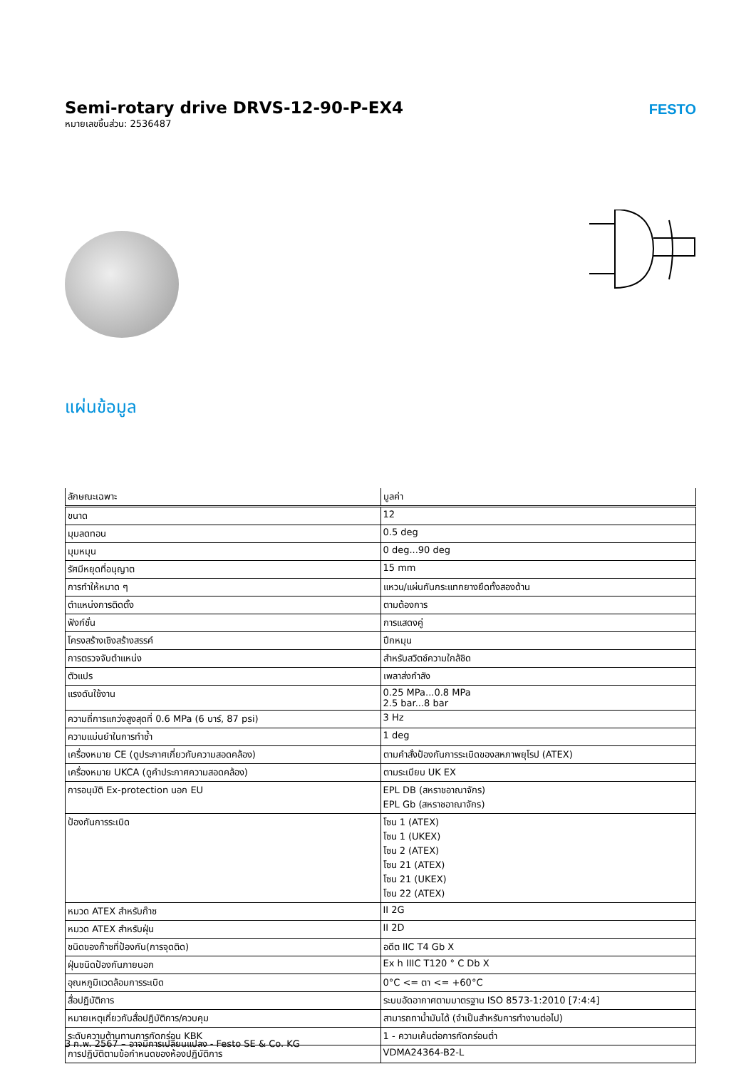FESTO
Semi-rotary drive DRVS-12-90-P-EX4
หมายเลขชิ้นส่วน: 2536487
แผ่นข้อมูล
| ลักษณะเฉพาะ | มูลค่า |
| --- | --- |
| ขนาด | 12 |
| มุมลดทอน | 0.5 deg |
| มุมหมุน | 0 deg...90 deg |
| รัศมีหยุดที่อนุญาต | 15 mm |
| การทำให้หมาด ๆ | แหวน/แผ่นกันกระแทกยางยืดทั้งสองด้าน |
| ตำแหน่งการติดตั้ง | ตามต้องการ |
| ฟังก์ชั่น | การแสดงคู่ |
| โครงสร้างเชิงสร้างสรรค์ | ปีกหมุน |
| การตรวจจับตำแหน่ง | สำหรับสวิตช์ความใกล้ชิด |
| ตัวแปร | เพลาส่งกำลัง |
| แรงดันใช้งาน | 0.25 MPa...0.8 MPa 2.5 bar...8 bar |
| ความถี่การแกว่งสูงสุดที่ 0.6 MPa (6 บาร์, 87 psi) | 3 Hz |
| ความแม่นยำในการทำซ้ำ | 1 deg |
| เครื่องหมาย CE (ดูประกาศเกี่ยวกับความสอดคล้อง) | ตามคำสั่งป้องกันการระเบิดของสหภาพยุโรป (ATEX) |
| เครื่องหมาย UKCA (ดูคำประกาศความสอดคล้อง) | ตามระเบียบ UK EX |
| การอนุมัติ Ex-protection นอก EU | EPL DB (สหราชอาณาจักร) EPL Gb (สหราชอาณาจักร) |
| ป้องกันการระเบิด | โซน 1 (ATEX) โซน 1 (UKEX) โซน 2 (ATEX) โซน 21 (ATEX) โซน 21 (UKEX) โซน 22 (ATEX) |
| หมวด ATEX สำหรับก๊าซ | II 2G |
| หมวด ATEX สำหรับฝุ่น | II 2D |
| ชนิดของก๊าซที่ป้องกัน(การจุดติด) | อดีต IIC T4 Gb X |
| ฝุ่นชนิดป้องกันภายนอก | Ex h IIIC T120 ° C Db X |
| อุณหภูมิแวดล้อมการระเบิด | 0°C <= ตา <= +60°C |
| สื่อปฏิบัติการ | ระบบอัดอากาศตามมาตรฐาน ISO 8573-1:2010 [7:4:4] |
| หมายเหตุเกี่ยวกับสื่อปฏิบัติการ/ควบคุม | สามารถทาน้ำมันได้ (จำเป็นสำหรับการทำงานต่อไป) |
| ระดับความต้านทานการกัดกร่อน KBK | 1 - ความเค้นต่อการกัดกร่อนต่ำ |
| การปฏิบัติตามข้อกำหนดของห้องปฏิบัติการ | VDMA24364-B2-L |
3 ก.พ. 2567 – อาจมีการเปลี่ยนแปลง - Festo SE & Co. KG